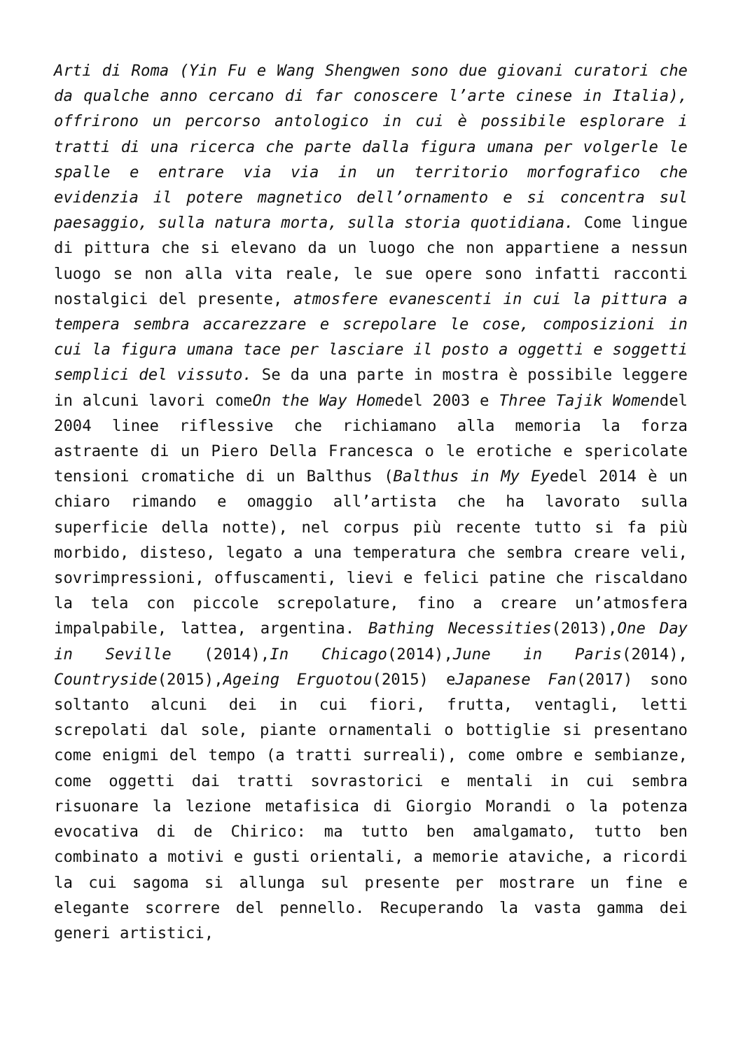Arti di Roma (Yin Fu e Wang Shengwen sono due giovani curatori che da qualche anno cercano di far conoscere l’arte cinese in Italia), offrirono un percorso antologico in cui è possibile esplorare i tratti di una ricerca che parte dalla figura umana per volgerle le spalle e entrare via via in un territorio morfografico che evidenzia il potere magnetico dell’ornamento e si concentra sul paesaggio, sulla natura morta, sulla storia quotidiana. Come lingue di pittura che si elevano da un luogo che non appartiene a nessun luogo se non alla vita reale, le sue opere sono infatti racconti nostalgici del presente, atmosfere evanescenti in cui la pittura a tempera sembra accarezzare e screpolare le cose, composizioni in cui la figura umana tace per lasciare il posto a oggetti e soggetti semplici del vissuto. Se da una parte in mostra è possibile leggere in alcuni lavori comeOn the Way Homedel 2003 e Three Tajik Womendel 2004 linee riflessive che richiamano alla memoria la forza astraente di un Piero Della Francesca o le erotiche e spericolate tensioni cromatiche di un Balthus (Balthus in My Eyedel 2014 è un chiaro rimando e omaggio all’artista che ha lavorato sulla superficie della notte), nel corpus più recente tutto si fa più morbido, disteso, legato a una temperatura che sembra creare veli, sovrimpressioni, offuscamenti, lievi e felici patine che riscaldano la tela con piccole screpolature, fino a creare un’atmosfera impalpabile, lattea, argentina. Bathing Necessities(2013),One Day in Seville (2014),In Chicago(2014),June in Paris(2014), Countryside(2015),Ageing Erguotou(2015) eJapanese Fan(2017) sono soltanto alcuni dei in cui fiori, frutta, ventagli, letti screpolati dal sole, piante ornamentali o bottiglie si presentano come enigmi del tempo (a tratti surreali), come ombre e sembianze, come oggetti dai tratti sovrastorici e mentali in cui sembra risuonare la lezione metafisica di Giorgio Morandi o la potenza evocativa di de Chirico: ma tutto ben amalgamato, tutto ben combinato a motivi e gusti orientali, a memorie ataviche, a ricordi la cui sagoma si allunga sul presente per mostrare un fine e elegante scorrere del pennello. Recuperando la vasta gamma dei generi artistici,